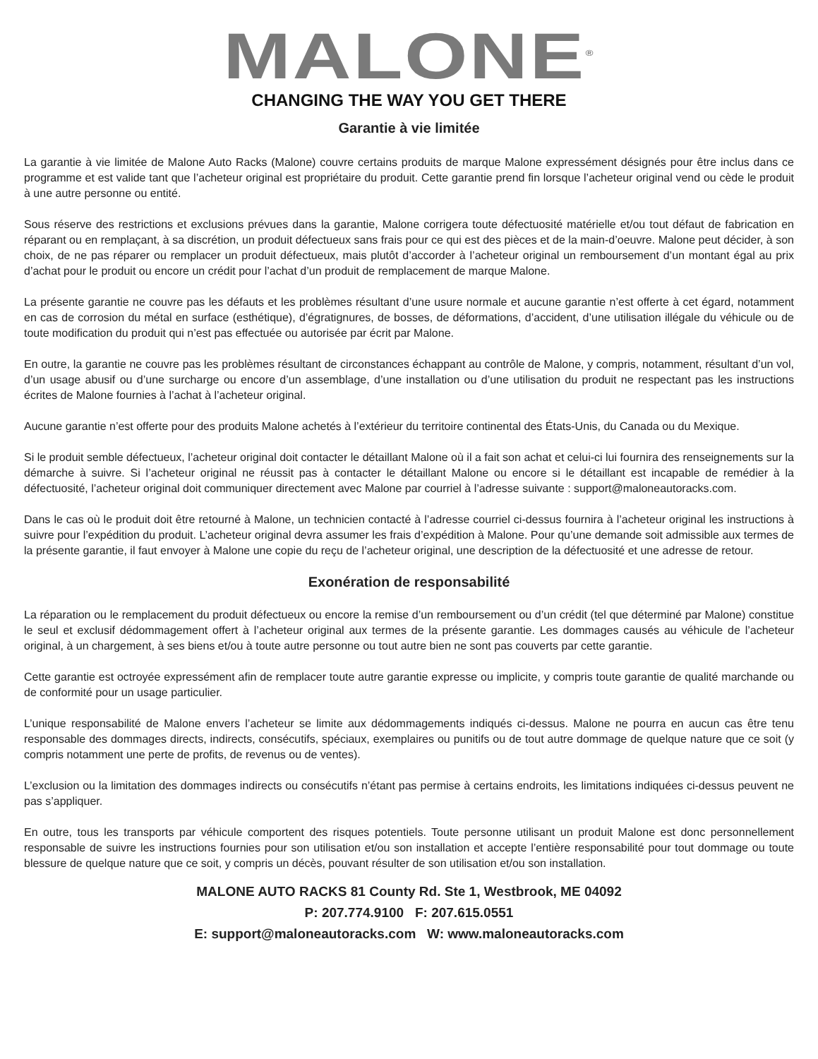MALONE<sup>®</sup>
CHANGING THE WAY YOU GET THERE
Garantie à vie limitée
La garantie à vie limitée de Malone Auto Racks (Malone) couvre certains produits de marque Malone expressément désignés pour être inclus dans ce programme et est valide tant que l’acheteur original est propriétaire du produit. Cette garantie prend fin lorsque l’acheteur original vend ou cède le produit à une autre personne ou entité.
Sous réserve des restrictions et exclusions prévues dans la garantie, Malone corrigera toute défectuosité matérielle et/ou tout défaut de fabrication en réparant ou en remplaçant, à sa discrétion, un produit défectueux sans frais pour ce qui est des pièces et de la main-d’oeuvre. Malone peut décider, à son choix, de ne pas réparer ou remplacer un produit défectueux, mais plutôt d’accorder à l’acheteur original un remboursement d’un montant égal au prix d’achat pour le produit ou encore un crédit pour l’achat d’un produit de remplacement de marque Malone.
La présente garantie ne couvre pas les défauts et les problèmes résultant d’une usure normale et aucune garantie n’est offerte à cet égard, notamment en cas de corrosion du métal en surface (esthétique), d’égratignures, de bosses, de déformations, d’accident, d’une utilisation illégale du véhicule ou de toute modification du produit qui n’est pas effectuée ou autorisée par écrit par Malone.
En outre, la garantie ne couvre pas les problèmes résultant de circonstances échappant au contrôle de Malone, y compris, notamment, résultant d’un vol, d’un usage abusif ou d’une surcharge ou encore d’un assemblage, d’une installation ou d’une utilisation du produit ne respectant pas les instructions écrites de Malone fournies à l’achat à l’acheteur original.
Aucune garantie n’est offerte pour des produits Malone achetés à l’extérieur du territoire continental des États-Unis, du Canada ou du Mexique.
Si le produit semble défectueux, l’acheteur original doit contacter le détaillant Malone où il a fait son achat et celui-ci lui fournira des renseignements sur la démarche à suivre. Si l’acheteur original ne réussit pas à contacter le détaillant Malone ou encore si le détaillant est incapable de remédier à la défectuosité, l’acheteur original doit communiquer directement avec Malone par courriel à l’adresse suivante : support@maloneautoracks.com.
Dans le cas où le produit doit être retourné à Malone, un technicien contacté à l’adresse courriel ci-dessus fournira à l’acheteur original les instructions à suivre pour l’expédition du produit. L’acheteur original devra assumer les frais d’expédition à Malone. Pour qu’une demande soit admissible aux termes de la présente garantie, il faut envoyer à Malone une copie du reçu de l’acheteur original, une description de la défectuosité et une adresse de retour.
Exonération de responsabilité
La réparation ou le remplacement du produit défectueux ou encore la remise d’un remboursement ou d’un crédit (tel que déterminé par Malone) constitue le seul et exclusif dédommagement offert à l’acheteur original aux termes de la présente garantie. Les dommages causés au véhicule de l’acheteur original, à un chargement, à ses biens et/ou à toute autre personne ou tout autre bien ne sont pas couverts par cette garantie.
Cette garantie est octroyée expressément afin de remplacer toute autre garantie expresse ou implicite, y compris toute garantie de qualité marchande ou de conformité pour un usage particulier.
L’unique responsabilité de Malone envers l’acheteur se limite aux dédommagements indiqués ci-dessus. Malone ne pourra en aucun cas être tenu responsable des dommages directs, indirects, consécutifs, spéciaux, exemplaires ou punitifs ou de tout autre dommage de quelque nature que ce soit (y compris notamment une perte de profits, de revenus ou de ventes).
L’exclusion ou la limitation des dommages indirects ou consécutifs n’étant pas permise à certains endroits, les limitations indiquées ci-dessus peuvent ne pas s’appliquer.
En outre, tous les transports par véhicule comportent des risques potentiels. Toute personne utilisant un produit Malone est donc personnellement responsable de suivre les instructions fournies pour son utilisation et/ou son installation et accepte l’entière responsabilité pour tout dommage ou toute blessure de quelque nature que ce soit, y compris un décès, pouvant résulter de son utilisation et/ou son installation.
MALONE AUTO RACKS 81 County Rd. Ste 1, Westbrook, ME 04092
P: 207.774.9100 F: 207.615.0551
E: support@maloneautoracks.com W: www.maloneautoracks.com